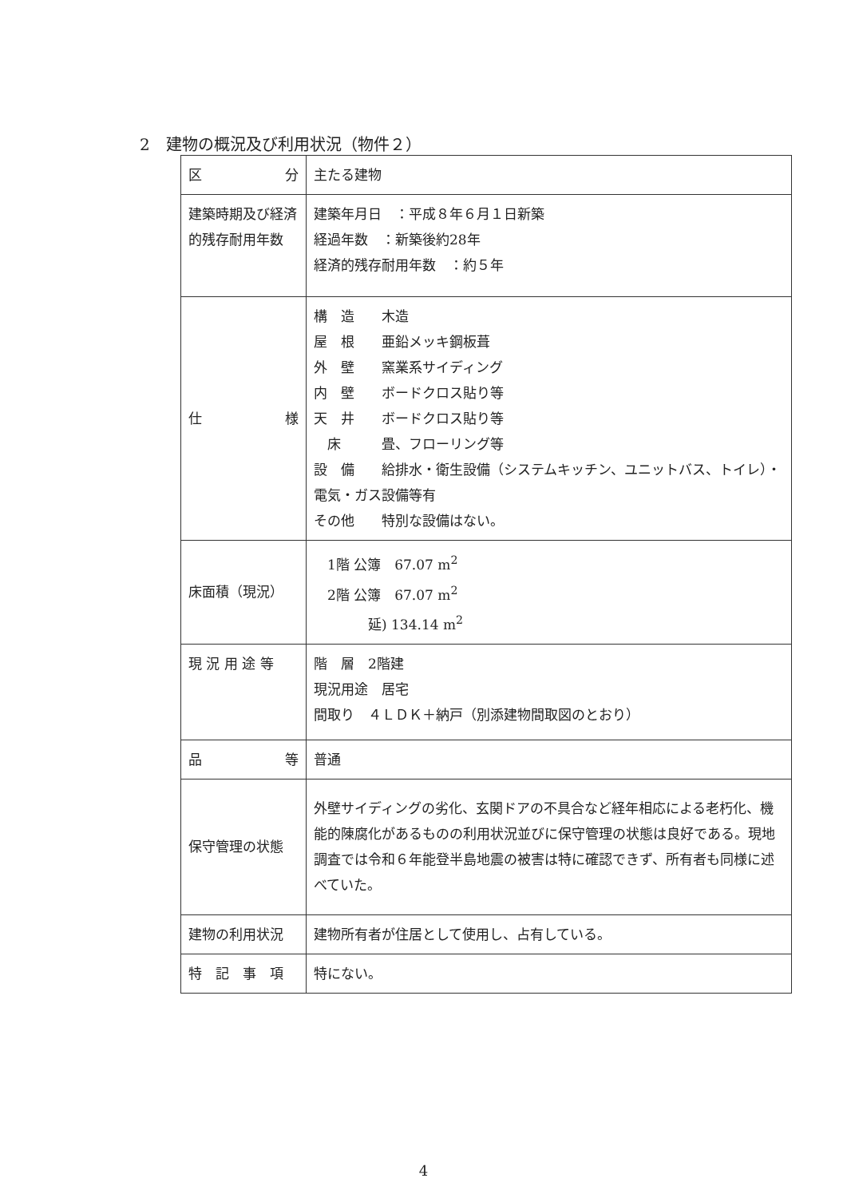2　建物の概況及び利用状況（物件２）
| 区 分 | 主たる建物 |
| 建築時期及び経済的残存耐用年数 | 建築年月日 ：平成８年６月１日新築 経過年数 ：新築後約28年 経済的残存耐用年数 ：約５年 |
| 仕 様 | 構 造 木造 屋 根 亜鉛メッキ鋼板葺 外 壁 窯業系サイディング 内 壁 ボードクロス貼り等 天 井 ボードクロス貼り等 床 畳、フローリング等 設 備 給排水・衛生設備（システムキッチン、ユニットバス、トイレ）・電気・ガス設備等有 その他 特別な設備はない。 |
| 床面積（現況） | 1階 公簿 67.07 m<sup>2</sup> 2階 公簿 67.07 m<sup>2</sup> 延) 134.14 m<sup>2</sup> |
| 現 況 用 途 等 | 階 層 2階建 現況用途 居宅 間取り ４ＬＤＫ＋納戸（別添建物間取図のとおり） |
| 品 等 | 普通 |
| 保守管理の状態 | 外壁サイディングの劣化、玄関ドアの不具合など経年相応による老朽化、機能的陳腐化があるものの利用状況並びに保守管理の状態は良好である。現地調査では令和６年能登半島地震の被害は特に確認できず、所有者も同様に述べていた。 |
| 建物の利用状況 | 建物所有者が住居として使用し、占有している。 |
| 特 記 事 項 | 特にない。 |
4